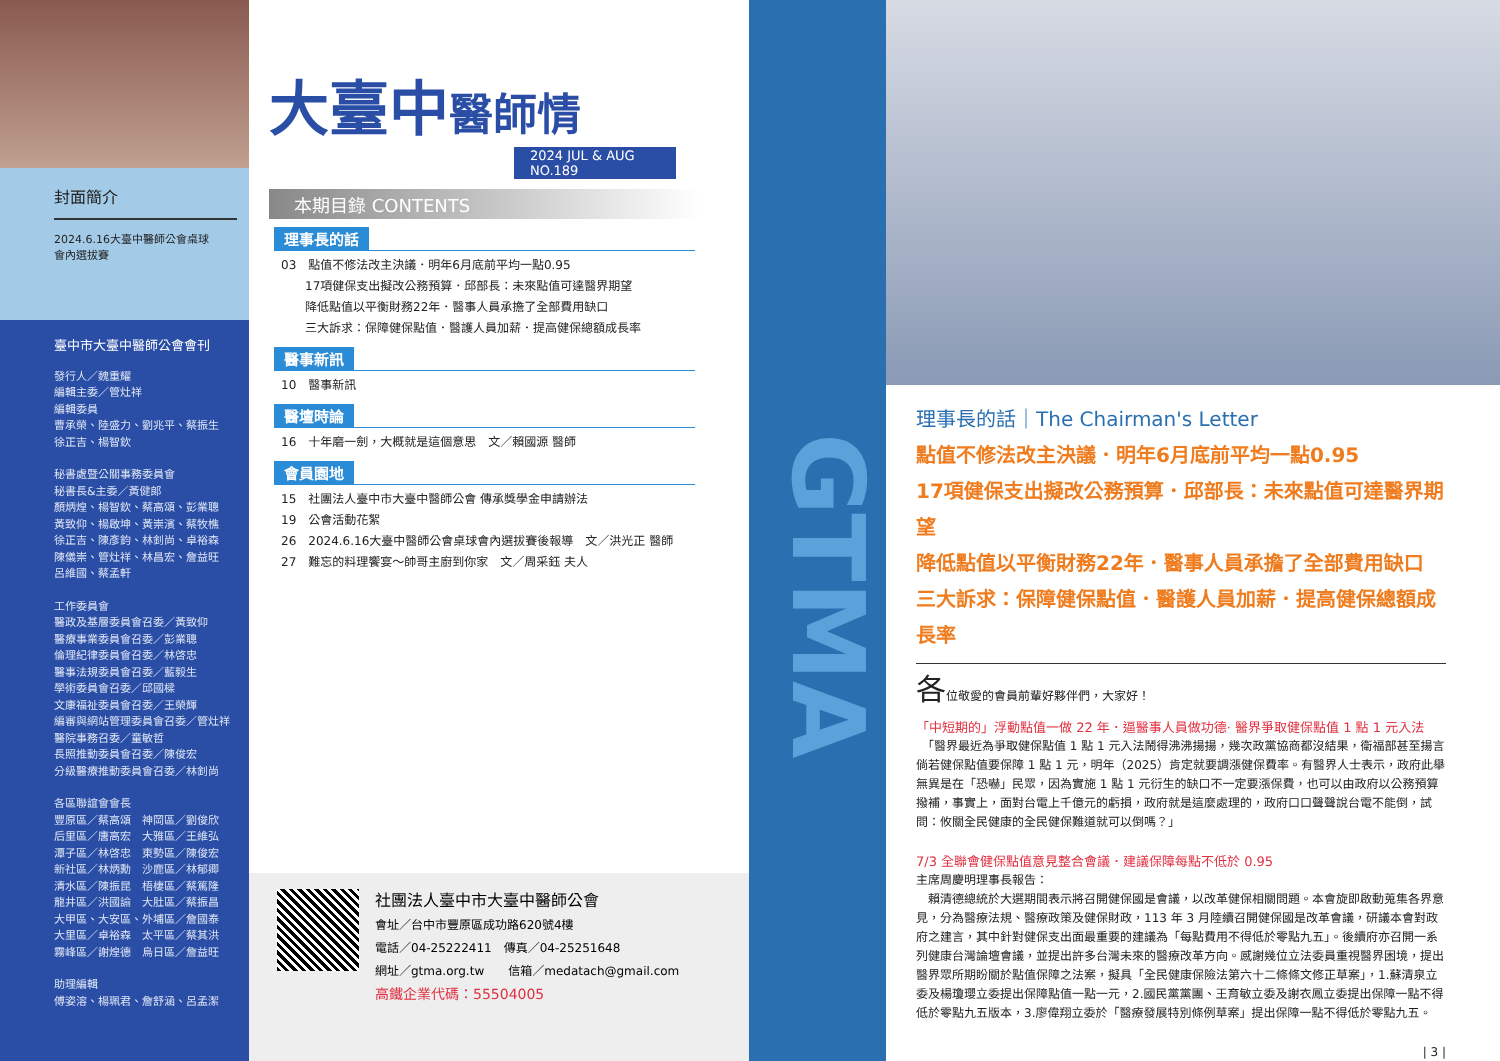封面簡介
2024.6.16大臺中醫師公會桌球
會內選拔賽
臺中市大臺中醫師公會會刊
發行人／魏重耀
編輯主委／管灶祥
編輯委員
曹承榮、陸盛力、劉兆平、蔡振生
徐正吉、楊智欽
秘書處暨公關事務委員會
秘書長&主委／黃健郎
顏炳煌、楊智欽、蔡高頌、彭業聰
黃致仰、楊啟坤、黃崇濱、蔡牧樵
徐正吉、陳彥鈞、林釗尚、卓裕森
陳儀崇、管灶祥、林昌宏、詹益旺
呂維國、蔡孟軒
工作委員會
醫政及基層委員會召委／黃致仰
醫療事業委員會召委／彭業聰
倫理紀律委員會召委／林啓忠
醫事法規委員會召委／藍毅生
學術委員會召委／邱國樑
文康福祉委員會召委／王榮輝
編審與網站管理委員會召委／管灶祥
醫院事務召委／童敏哲
長照推動委員會召委／陳俊宏
分級醫療推動委員會召委／林釗尚
各區聯誼會會長
豐原區／蔡高頌　神岡區／劉俊欣
后里區／唐高宏　大雅區／王維弘
潭子區／林啓忠　東勢區／陳俊宏
新社區／林炳勳　沙鹿區／林郁卿
清水區／陳振昆　梧棲區／蔡篤隆
龍井區／洪國諭　大肚區／蔡振昌
大甲區、大安區、外埔區／詹國泰
大里區／卓裕森　太平區／蔡其洪
霧峰區／謝煌德　烏日區／詹益旺
助理編輯
傅姿溶、楊珮君、詹舒涵、呂孟潔
大臺中醫師情
2024 JUL & AUG NO.189
本期目錄 CONTENTS
理事長的話
03　點值不修法改主決議．明年6月底前平均一點0.95
　　17項健保支出擬改公務預算．邱部長：未來點值可達醫界期望
　　降低點值以平衡財務22年．醫事人員承擔了全部費用缺口
　　三大訴求：保障健保點值．醫護人員加薪．提高健保總額成長率
醫事新訊
10　醫事新訊
醫壇時論
16　十年磨一劍，大概就是這個意思　文／賴國源 醫師
會員園地
15　社團法人臺中市大臺中醫師公會 傳承獎學金申請辦法
19　公會活動花絮
26　2024.6.16大臺中醫師公會桌球會內選拔賽後報導　文／洪光正 醫師
27　難忘的料理饗宴～帥哥主廚到你家　文／周采鈺 夫人
社團法人臺中市大臺中醫師公會
會址／台中市豐原區成功路620號4樓
電話／04-25222411　傳真／04-25251648
網址／gtma.org.tw　　信箱／medatach@gmail.com
高鐵企業代碼：55504005
GTMA
理事長的話｜The Chairman's Letter
點值不修法改主決議．明年6月底前平均一點0.95
17項健保支出擬改公務預算．邱部長：未來點值可達醫界期望
降低點值以平衡財務22年．醫事人員承擔了全部費用缺口
三大訴求：保障健保點值．醫護人員加薪．提高健保總額成長率
各位敬愛的會員前輩好夥伴們，大家好！
「中短期的」浮動點值一做 22 年．逼醫事人員做功德· 醫界爭取健保點值 1 點 1 元入法
　「醫界最近為爭取健保點值 1 點 1 元入法鬧得沸沸揚揚，幾次政黨協商都沒結果，衛福部甚至揚言倘若健保點值要保障 1 點 1 元，明年（2025）肯定就要調漲健保費率。有醫界人士表示，政府此舉無異是在「恐嚇」民眾，因為實施 1 點 1 元衍生的缺口不一定要漲保費，也可以由政府以公務預算撥補，事實上，面對台電上千億元的虧損，政府就是這麼處理的，政府口口聲聲說台電不能倒，試問：攸關全民健康的全民健保難道就可以倒嗎？」
7/3 全聯會健保點值意見整合會議．建議保障每點不低於 0.95
主席周慶明理事長報告：
　賴清德總統於大選期間表示將召開健保國是會議，以改革健保相關問題。本會旋即啟動蒐集各界意見，分為醫療法規、醫療政策及健保財政，113 年 3 月陸續召開健保國是改革會議，研議本會對政府之建言，其中針對健保支出面最重要的建議為「每點費用不得低於零點九五」。後續府亦召開一系列健康台灣論壇會議，並提出許多台灣未來的醫療改革方向。感謝幾位立法委員重視醫界困境，提出醫界眾所期盼關於點值保障之法案，擬具「全民健康保險法第六十二條條文修正草案」，1.蘇清泉立委及楊瓊瓔立委提出保障點值一點一元，2.國民黨黨團、王育敏立委及謝衣鳳立委提出保障一點不得低於零點九五版本，3.廖偉翔立委於「醫療發展特別條例草案」提出保障一點不得低於零點九五。
| 3 |